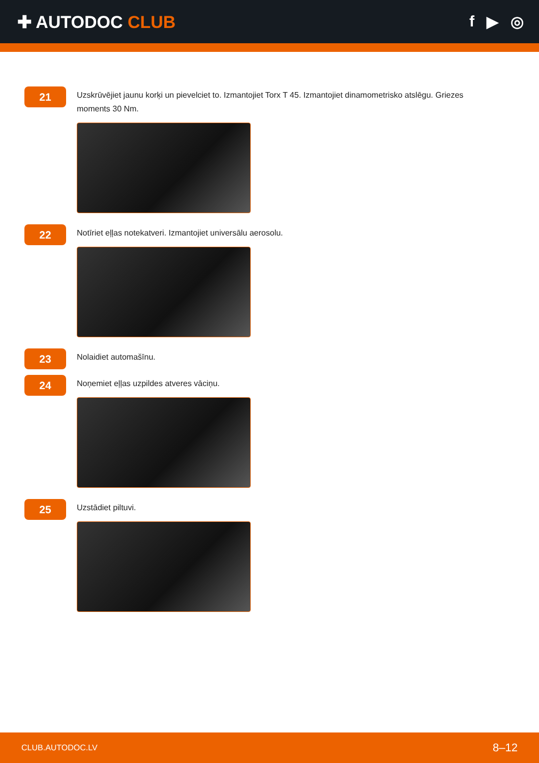✚ AUTODOC CLUB f ▶ ◎
21
Uzskrūvējiet jaunu korķi un pievelciet to. Izmantojiet Torx T 45. Izmantojiet dinamometrisko atslēgu. Griezes moments 30 Nm.
22
Notīriet eļļas notekatveri. Izmantojiet universālu aerosolu.
23
Nolaidiet automašīnu.
24
Noņemiet eļļas uzpildes atveres vāciņu.
25
Uzstādiet piltuvi.
CLUB.AUTODOC.LV 8–12